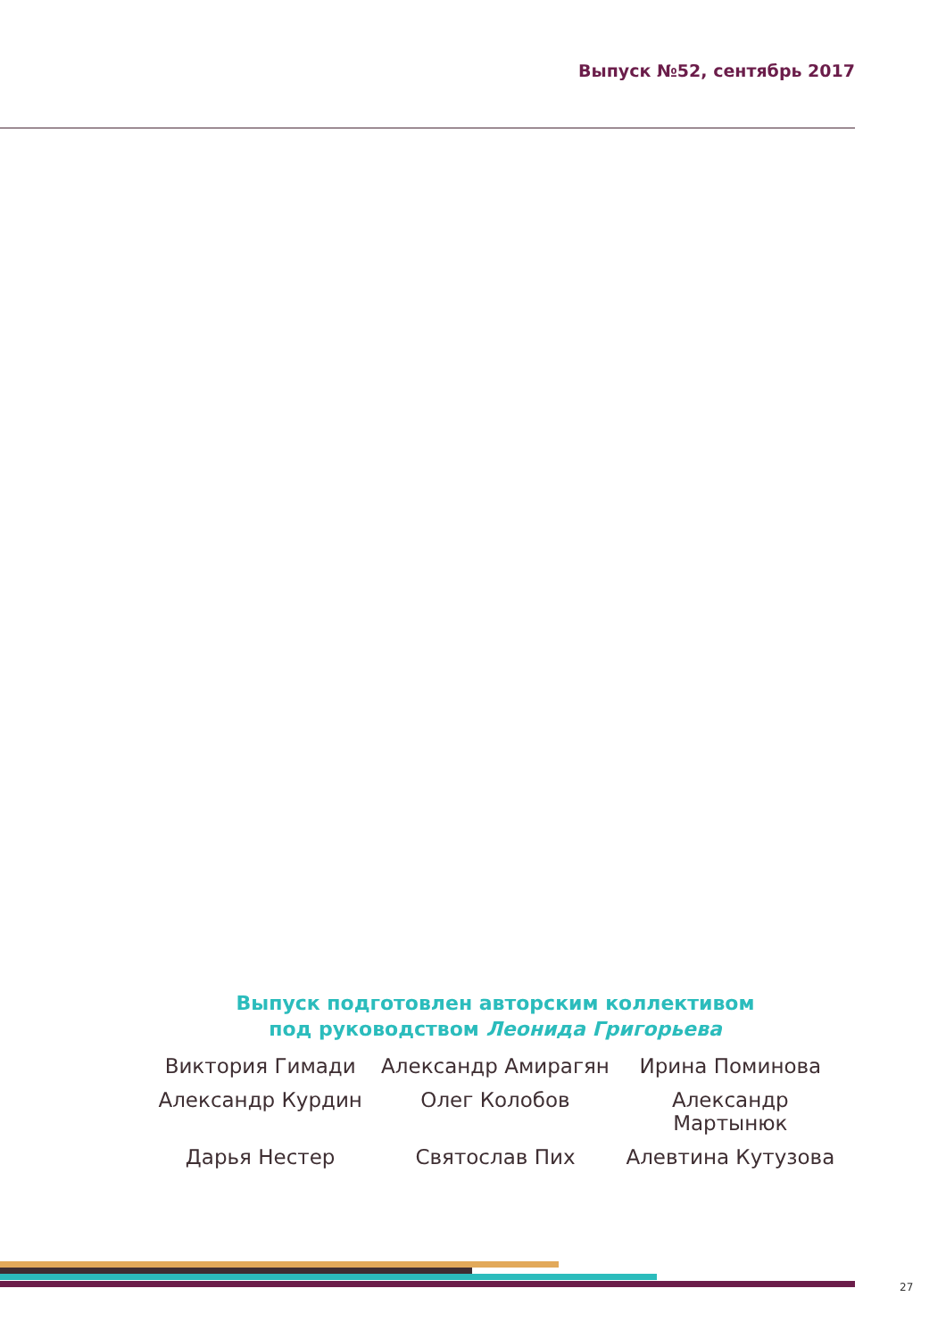Выпуск №52, сентябрь 2017
Выпуск подготовлен авторским коллективом
под руководством Леонида Григорьева
Виктория Гимади
Александр Амирагян
Ирина Поминова
Александр Курдин
Олег Колобов
Александр Мартынюк
Дарья Нестер
Святослав Пих
Алевтина Кутузова
27